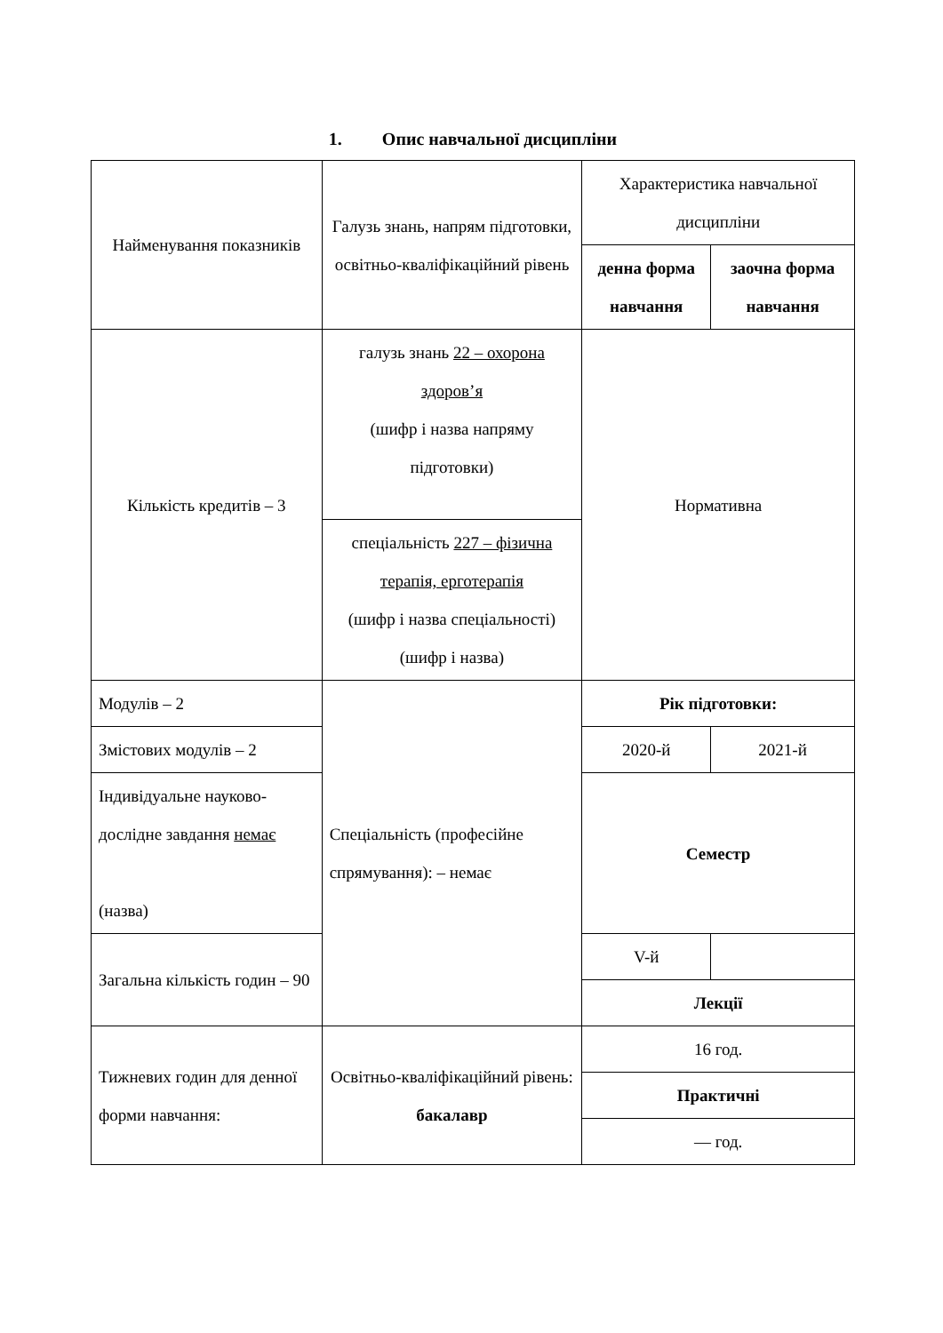1. Опис навчальної дисципліни
| Найменування показників | Галузь знань, напрям підготовки, освітньо-кваліфікаційний рівень | Характеристика навчальної дисципліни | |
| | | денна форма навчання | заочна форма навчання |
| Кількість кредитів – 3 | галузь знань 22 – охорона здоров’я (шифр і назва напряму підготовки) | Нормативна | |
| | спеціальність 227 – фізична терапія, ерготерапія (шифр і назва спеціальності) (шифр і назва) | | |
| Модулів – 2 | Спеціальність (професійне спрямування): – немає | Рік підготовки: | |
| Змістових модулів – 2 | | 2020-й | 2021-й |
| Індивідуальне науково-дослідне завдання немає (назва) | | Семестр | |
| Загальна кількість годин – 90 | | V-й | |
| | | Лекції | |
| Тижневих годин для денної форми навчання: | Освітньо-кваліфікаційний рівень: бакалавр | 16 год. | |
| | | Практичні | |
| | | — год. | |